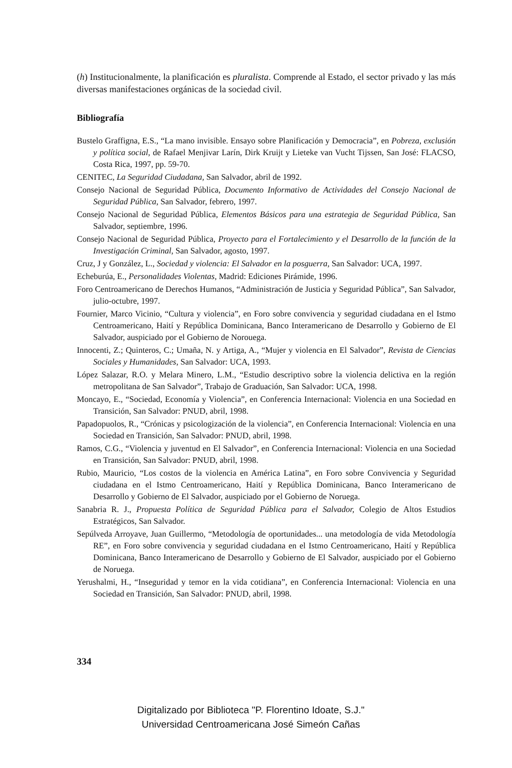(h) Institucionalmente, la planificación es pluralista. Comprende al Estado, el sector privado y las más diversas manifestaciones orgánicas de la sociedad civil.
Bibliografía
Bustelo Graffigna, E.S., “La mano invisible. Ensayo sobre Planificación y Democracia”, en Pobreza, exclusión y política social, de Rafael Menjivar Larín, Dirk Kruijt y Lieteke van Vucht Tijssen, San José: FLACSO, Costa Rica, 1997, pp. 59-70.
CENITEC, La Seguridad Ciudadana, San Salvador, abril de 1992.
Consejo Nacional de Seguridad Pública, Documento Informativo de Actividades del Consejo Nacional de Seguridad Pública, San Salvador, febrero, 1997.
Consejo Nacional de Seguridad Pública, Elementos Básicos para una estrategia de Seguridad Pública, San Salvador, septiembre, 1996.
Consejo Nacional de Seguridad Pública, Proyecto para el Fortalecimiento y el Desarrollo de la función de la Investigación Criminal, San Salvador, agosto, 1997.
Cruz, J y González, L., Sociedad y violencia: El Salvador en la posguerra, San Salvador: UCA, 1997.
Echeburúa, E., Personalidades Violentas, Madrid: Ediciones Pirámide, 1996.
Foro Centroamericano de Derechos Humanos, “Administración de Justicia y Seguridad Pública”, San Salvador, julio-octubre, 1997.
Fournier, Marco Vicinio, “Cultura y violencia”, en Foro sobre convivencia y seguridad ciudadana en el Istmo Centroamericano, Haití y República Dominicana, Banco Interamericano de Desarrollo y Gobierno de El Salvador, auspiciado por el Gobierno de Norouega.
Innocenti, Z.; Quinteros, C.; Umaña, N. y Artiga, A., “Mujer y violencia en El Salvador”, Revista de Ciencias Sociales y Humanidades, San Salvador: UCA, 1993.
López Salazar, R.O. y Melara Minero, L.M., “Estudio descriptivo sobre la violencia delictiva en la región metropolitana de San Salvador”, Trabajo de Graduación, San Salvador: UCA, 1998.
Moncayo, E., “Sociedad, Economía y Violencia”, en Conferencia Internacional: Violencia en una Sociedad en Transición, San Salvador: PNUD, abril, 1998.
Papadopuolos, R., “Crónicas y psicologización de la violencia”, en Conferencia Internacional: Violencia en una Sociedad en Transición, San Salvador: PNUD, abril, 1998.
Ramos, C.G., “Violencia y juventud en El Salvador”, en Conferencia Internacional: Violencia en una Sociedad en Transición, San Salvador: PNUD, abril, 1998.
Rubio, Mauricio, “Los costos de la violencia en América Latina”, en Foro sobre Convivencia y Seguridad ciudadana en el Istmo Centroamericano, Haití y República Dominicana, Banco Interamericano de Desarrollo y Gobierno de El Salvador, auspiciado por el Gobierno de Noruega.
Sanabria R. J., Propuesta Política de Seguridad Pública para el Salvador, Colegio de Altos Estudios Estratégicos, San Salvador.
Sepúlveda Arroyave, Juan Guillermo, “Metodología de oportunidades... una metodología de vida Metodología RE”, en Foro sobre convivencia y seguridad ciudadana en el Istmo Centroamericano, Haití y República Dominicana, Banco Interamericano de Desarrollo y Gobierno de El Salvador, auspiciado por el Gobierno de Noruega.
Yerushalmi, H., “Inseguridad y temor en la vida cotidiana”, en Conferencia Internacional: Violencia en una Sociedad en Transición, San Salvador: PNUD, abril, 1998.
334
Digitalizado por Biblioteca "P. Florentino Idoate, S.J."
Universidad Centroamericana José Simeón Cañas